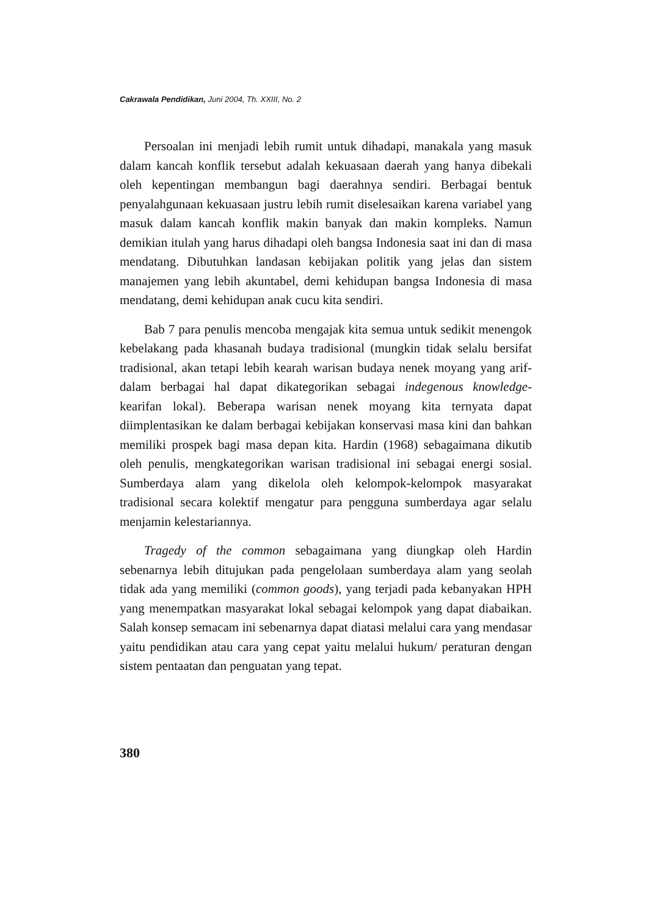Cakrawala Pendidikan, Juni 2004, Th. XXIII, No. 2
Persoalan ini menjadi lebih rumit untuk dihadapi, manakala yang masuk dalam kancah konflik tersebut adalah kekuasaan daerah yang hanya dibekali oleh kepentingan membangun bagi daerahnya sendiri. Berbagai bentuk penyalahgunaan kekuasaan justru lebih rumit diselesaikan karena variabel yang masuk dalam kancah konflik makin banyak dan makin kompleks. Namun demikian itulah yang harus dihadapi oleh bangsa Indonesia saat ini dan di masa mendatang. Dibutuhkan landasan kebijakan politik yang jelas dan sistem manajemen yang lebih akuntabel, demi kehidupan bangsa Indonesia di masa mendatang, demi kehidupan anak cucu kita sendiri.
Bab 7 para penulis mencoba mengajak kita semua untuk sedikit menengok kebelakang pada khasanah budaya tradisional (mungkin tidak selalu bersifat tradisional, akan tetapi lebih kearah warisan budaya nenek moyang yang arif- dalam berbagai hal dapat dikategorikan sebagai indegenous knowledge- kearifan lokal). Beberapa warisan nenek moyang kita ternyata dapat diimplentasikan ke dalam berbagai kebijakan konservasi masa kini dan bahkan memiliki prospek bagi masa depan kita. Hardin (1968) sebagaimana dikutib oleh penulis, mengkategorikan warisan tradisional ini sebagai energi sosial. Sumberdaya alam yang dikelola oleh kelompok-kelompok masyarakat tradisional secara kolektif mengatur para pengguna sumberdaya agar selalu menjamin kelestariannya.
Tragedy of the common sebagaimana yang diungkap oleh Hardin sebenarnya lebih ditujukan pada pengelolaan sumberdaya alam yang seolah tidak ada yang memiliki (common goods), yang terjadi pada kebanyakan HPH yang menempatkan masyarakat lokal sebagai kelompok yang dapat diabaikan. Salah konsep semacam ini sebenarnya dapat diatasi melalui cara yang mendasar yaitu pendidikan atau cara yang cepat yaitu melalui hukum/ peraturan dengan sistem pentaatan dan penguatan yang tepat.
380